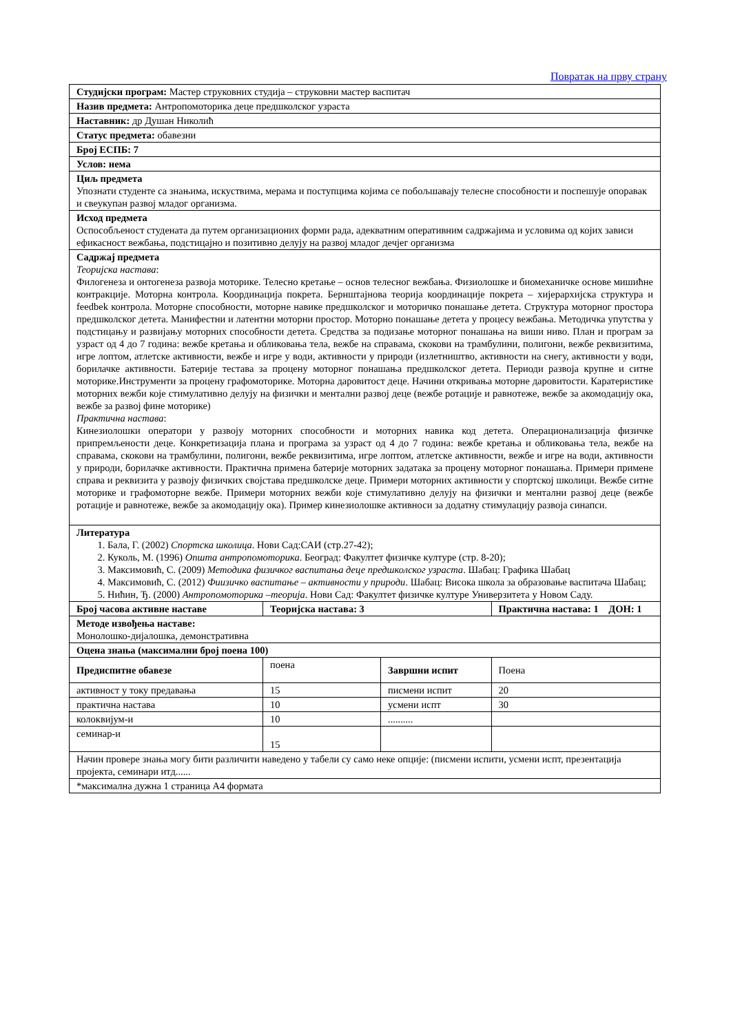Повратак на прву страну
| Студијски програм: Мастер струковних студија – струковни мастер васпитач | | | |
| Назив предмета: Антропомоторика деце предшколског узраста | | | |
| Наставник: др Душан Николић | | | |
| Статус предмета: обавезни | | | |
| Број ЕСПБ: 7 | | | |
| Услов: нема | | | |
| Циљ предмета Упознати студенте са знањима, искуствима, мерама и поступцима којима се побољшавају телесне способности и поспешује опоравак и свеукупан развој младог организма. | | | |
| Исход предмета Оспособљеност студената да путем организационих форми рада, адекватним оперативним садржајима и условима од којих зависи ефикасност вежбања, подстицајно и позитивно делују на развој младог дечјег организма | | | |
| Садржај предмета Теоријска настава : Филогенеза и онтогенеза развоја моторике. Телесно кретање – основ телесног вежбања. Физиолошке и биомеханичке основе мишићне контракције. Моторна контрола. Координација покрета. Бернштајнова теорија координације покрета – хијерархијска структура и feedbek контрола. Моторне способности, моторне навике предшколског и моторичко понашање детета. Структура моторног простора предшколског детета. Манифестни и латентни моторни простор. Моторно понашање детета у процесу вежбања. Методичка упутства у подстицању и развијању моторних способности детета. Средства за подизање моторног понашања на виши ниво. План и програм за узраст од 4 до 7 година: вежбе кретања и обликовања тела, вежбе на справама, скокови на трамбулини, полигони, вежбе реквизитима, игре лоптом, атлетске активности, вежбе и игре у води, активности у природи (излетништво, активности на снегу, активности у води, борилачке активности. Батерије тестава за процену моторног понашања предшколског детета. Периоди развоја крупне и ситне моторике.Инструменти за процену графомоторике. Моторна даровитост деце. Начини откривања моторне даровитости. Каратеристике моторних вежби које стимулативно делују на физички и ментални развој деце (вежбе ротације и равнотеже, вежбе за акомодацију ока, вежбе за развој фине моторике) Практична настава : Кинезиолошки оператори у развоју моторних способности и моторних навика код детета. Операционализација физичке припремљености деце. Конкретизација плана и програма за узраст од 4 до 7 година: вежбе кретања и обликовања тела, вежбе на справама, скокови на трамбулини, полигони, вежбе реквизитима, игре лоптом, атлетске активности, вежбе и игре на води, активности у природи, борилачке активности. Практична примена батерије моторних задатака за процену моторног понашања. Примери примене справа и реквизита у развоју физичких својстава предшколске деце. Примери моторних активности у спортској школици. Вежбе ситне моторике и графомоторне вежбе. Примери моторних вежби које стимулативно делују на физички и ментални развој деце (вежбе ротације и равнотеже, вежбе за акомодацију ока). Пример кинезиолошке активноси за додатну стимулацију развоја синапси. | | | |
| Литература 1. Бала, Г. (2002) Спортска школица . Нови Сад:САИ (стр.27-42); 2. Куколь, М. (1996) Општа антропомоторика . Београд: Факултет физичке културе (стр. 8-20); 3. Максимовић, С. (2009) Методика физичког васпитања деце предшколског узраста . Шабац: Графика Шабац 4. Максимовић, С. (2012) Фиизичко васпитање – активности у природи . Шабац: Висока школа за образовање васпитача Шабац; 5. Нићин, Ђ. (2000) Антропомоторика –теорија . Нови Сад: Факултет физичке културе Универзитета у Новом Саду. | | | |
| Број часова активне наставе | Теоријска настава: 3 | | Практична настава: 1 ДОН: 1 |
| Методе извођења наставе: Монолошко-дијалошка, демонстративна | | | |
| Оцена знања (максимални број поена 100) | | | |
| Предиспитне обавезе | поена | Завршни испит | Поена |
| активност у току предавања | 15 | писмени испит | 20 |
| практична настава | 10 | усмени испт | 30 |
| колоквијум-и | 10 | .......... | |
| семинар-и | 15 | | |
| Начин провере знања могу бити различити наведено у табели су само неке опције: (писмени испити, усмени испт, презентација пројекта, семинари итд...... | | | |
| *максимална дужна 1 страница А4 формата | | | |